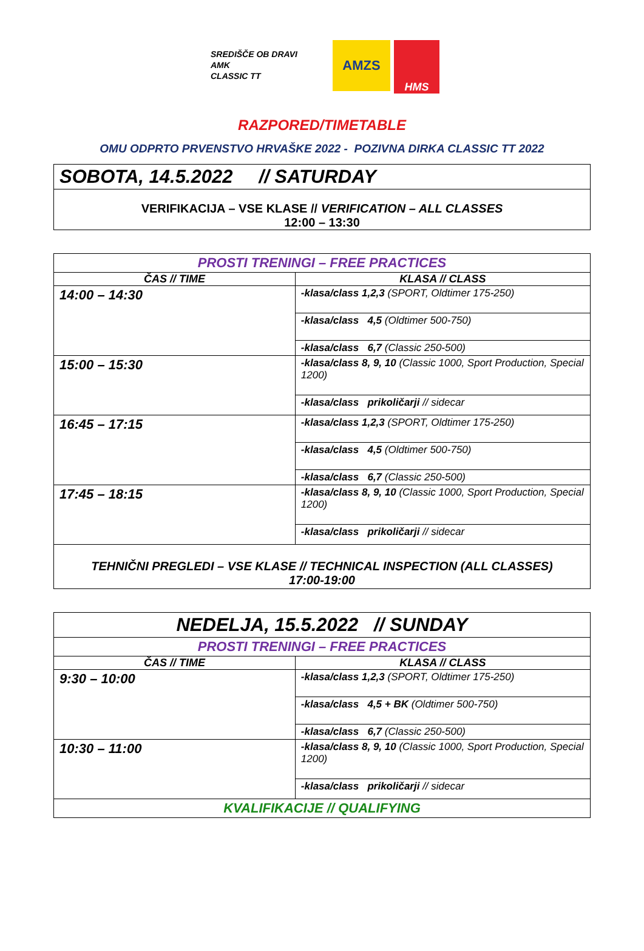SREDIŠČE OB DRAVI
AMK
CLASSIC TT
AMZS
HMS
RAZPORED/TIMETABLE
OMU ODPRTO PRVENSTVO HRVAŠKE 2022 - POZIVNA DIRKA CLASSIC TT 2022
| SOBOTA, 14.5.2022 // SATURDAY |
| VERIFIKACIJA – VSE KLASE // VERIFICATION – ALL CLASSES 12:00 – 13:30 |
| PROSTI TRENINGI – FREE PRACTICES | |
| ČAS // TIME | KLASA // CLASS |
| 14:00 – 14:30 | -klasa/class 1,2,3 (SPORT, Oldtimer 175-250) |
| | -klasa/class 4,5 (Oldtimer 500-750) |
| | -klasa/class 6,7 (Classic 250-500) |
| 15:00 – 15:30 | -klasa/class 8, 9, 10 (Classic 1000, Sport Production, Special 1200) |
| | -klasa/class prikoličarji // sidecar |
| 16:45 – 17:15 | -klasa/class 1,2,3 (SPORT, Oldtimer 175-250) |
| | -klasa/class 4,5 (Oldtimer 500-750) |
| | -klasa/class 6,7 (Classic 250-500) |
| 17:45 – 18:15 | -klasa/class 8, 9, 10 (Classic 1000, Sport Production, Special 1200) |
| | -klasa/class prikoličarji // sidecar |
| TEHNIČNI PREGLEDI – VSE KLASE // TECHNICAL INSPECTION (ALL CLASSES) 17:00-19:00 | |
| NEDELJA, 15.5.2022 // SUNDAY | |
| PROSTI TRENINGI – FREE PRACTICES | |
| ČAS // TIME | KLASA // CLASS |
| 9:30 – 10:00 | -klasa/class 1,2,3 (SPORT, Oldtimer 175-250) |
| | -klasa/class 4,5 + BK (Oldtimer 500-750) |
| | -klasa/class 6,7 (Classic 250-500) |
| 10:30 – 11:00 | -klasa/class 8, 9, 10 (Classic 1000, Sport Production, Special 1200) |
| | -klasa/class prikoličarji // sidecar |
| KVALIFIKACIJE // QUALIFYING | |